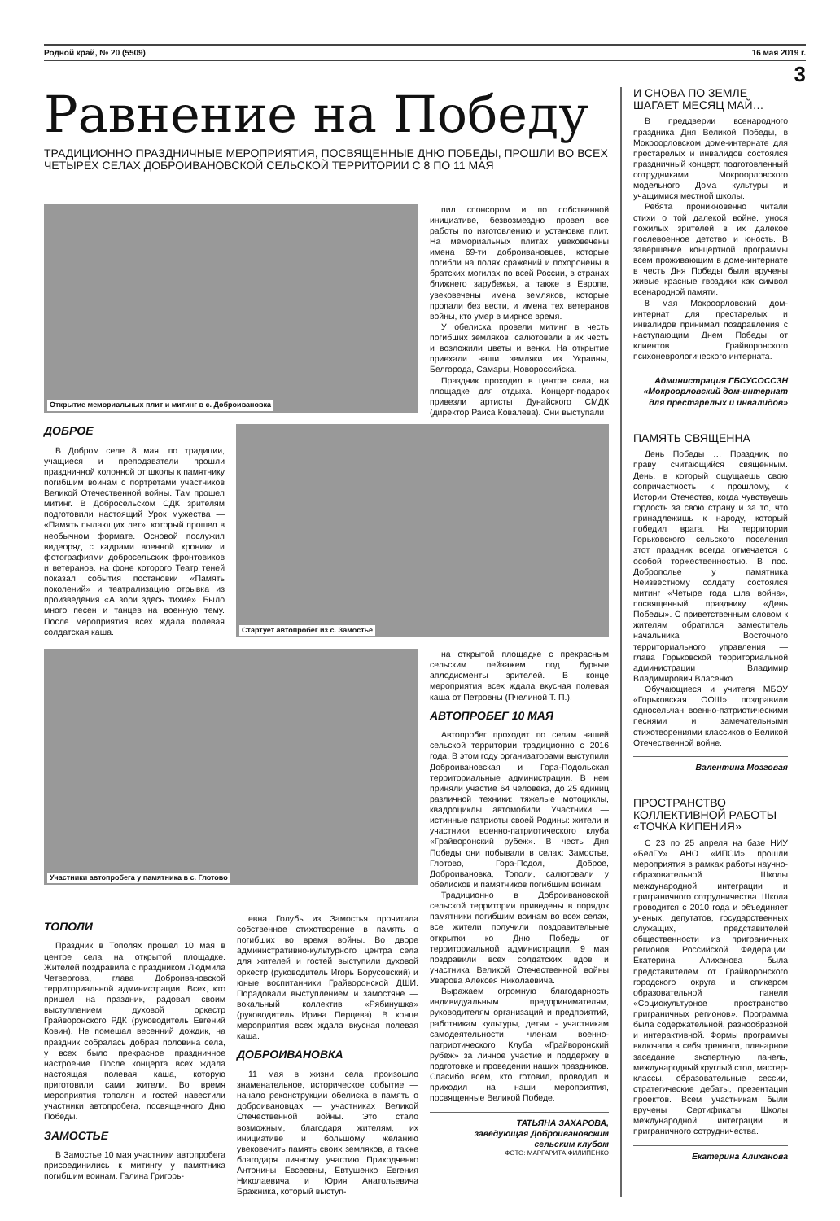Родной край, № 20 (5509) 16 мая 2019 г.
3
Равнение на Победу
ТРАДИЦИОННО ПРАЗДНИЧНЫЕ МЕРОПРИЯТИЯ, ПОСВЯЩЕННЫЕ ДНЮ ПОБЕДЫ, ПРОШЛИ ВО ВСЕХ ЧЕТЫРЕХ СЕЛАХ ДОБРОИВАНОВСКОЙ СЕЛЬСКОЙ ТЕРРИТОРИИ С 8 ПО 11 МАЯ
Открытие мемориальных плит и митинг в с. Доброивановка
пил спонсором и по собственной инициативе, безвозмездно провел все работы по изготовлению и установке плит. На мемориальных плитах увековечены имена 69-ти доброивановцев, которые погибли на полях сражений и похоронены в братских могилах по всей России, в странах ближнего зарубежья, а также в Европе, увековечены имена земляков, которые пропали без вести, и имена тех ветеранов войны, кто умер в мирное время.
У обелиска провели митинг в честь погибших земляков, салютовали в их честь и возложили цветы и венки. На открытие приехали наши земляки из Украины, Белгорода, Самары, Новороссийска.
Праздник проходил в центре села, на площадке для отдыха. Концерт-подарок привезли артисты Дунайского СМДК (директор Раиса Ковалева). Они выступали
ДОБРОЕ
В Добром селе 8 мая, по традиции, учащиеся и преподаватели прошли праздничной колонной от школы к памятнику погибшим воинам с портретами участников Великой Отечественной войны. Там прошел митинг. В Добросельском СДК зрителям подготовили настоящий Урок мужества — «Память пылающих лет», который прошел в необычном формате. Основой послужил видеоряд с кадрами военной хроники и фотографиями добросельских фронтовиков и ветеранов, на фоне которого Театр теней показал события постановки «Память поколений» и театрализацию отрывка из произведения «А зори здесь тихие». Было много песен и танцев на военную тему. После мероприятия всех ждала полевая солдатская каша.
Стартует автопробег из с. Замостье
Участники автопробега у памятника в с. Глотово
на открытой площадке с прекрасным сельским пейзажем под бурные аплодисменты зрителей. В конце мероприятия всех ждала вкусная полевая каша от Петровны (Пчелиной Т. П.).
АВТОПРОБЕГ 10 МАЯ
Автопробег проходит по селам нашей сельской территории традиционно с 2016 года. В этом году организаторами выступили Доброивановская и Гора-Подольская территориальные администрации. В нем приняли участие 64 человека, до 25 единиц различной техники: тяжелые мотоциклы, квадроциклы, автомобили. Участники — истинные патриоты своей Родины: жители и участники военно-патриотического клуба «Грайворонский рубеж». В честь Дня Победы они побывали в селах: Замостье, Глотово, Гора-Подол, Доброе, Доброивановка, Тополи, салютовали у обелисков и памятников погибшим воинам.
Традиционно в Доброивановской сельской территории приведены в порядок памятники погибшим воинам во всех селах, все жители получили поздравительные открытки ко Дню Победы от территориальной администрации, 9 мая поздравили всех солдатских вдов и участника Великой Отечественной войны Уварова Алексея Николаевича.
Выражаем огромную благодарность индивидуальным предпринимателям, руководителям организаций и предприятий, работникам культуры, детям - участникам самодеятельности, членам военно-патриотического Клуба «Грайворонский рубеж» за личное участие и поддержку в подготовке и проведении наших праздников. Спасибо всем, кто готовил, проводил и приходил на наши мероприятия, посвященные Великой Победе.
ТАТЬЯНА ЗАХАРОВА,
заведующая Доброивановским
сельским клубом
ФОТО: МАРГАРИТА ФИЛИПЕНКО
ТОПОЛИ
Праздник в Тополях прошел 10 мая в центре села на открытой площадке. Жителей поздравила с праздником Людмила Четвергова, глава Доброивановской территориальной администрации. Всех, кто пришел на праздник, радовал своим выступлением духовой оркестр Грайворонского РДК (руководитель Евгений Ковин). Не помешал весенний дождик, на праздник собралась добрая половина села, у всех было прекрасное праздничное настроение. После концерта всех ждала настоящая полевая каша, которую приготовили сами жители. Во время мероприятия тополян и гостей навестили участники автопробега, посвященного Дню Победы.
ЗАМОСТЬЕ
В Замостье 10 мая участники автопробега присоединились к митингу у памятника погибшим воинам. Галина Григорь-
евна Голубь из Замостья прочитала собственное стихотворение в память о погибших во время войны. Во дворе административно-культурного центра села для жителей и гостей выступили духовой оркестр (руководитель Игорь Борусовский) и юные воспитанники Грайворонской ДШИ. Порадовали выступлением и замостяне — вокальный коллектив «Рябинушка» (руководитель Ирина Перцева). В конце мероприятия всех ждала вкусная полевая каша.
ДОБРОИВАНОВКА
11 мая в жизни села произошло знаменательное, историческое событие — начало реконструкции обелиска в память о доброивановцах — участниках Великой Отечественной войны. Это стало возможным, благодаря жителям, их инициативе и большому желанию увековечить память своих земляков, а также благодаря личному участию Приходченко Антонины Евсеевны, Евтушенко Евгения Николаевича и Юрия Анатольевича Бражника, который выступ-
И СНОВА ПО ЗЕМЛЕ ШАГАЕТ МЕСЯЦ МАЙ…
В преддверии всенародного праздника Дня Великой Победы, в Мокроорловском доме-интернате для престарелых и инвалидов состоялся праздничный концерт, подготовленный сотрудниками Мокроорловского модельного Дома культуры и учащимися местной школы.
Ребята проникновенно читали стихи о той далекой войне, унося пожилых зрителей в их далекое послевоенное детство и юность. В завершение концертной программы всем проживающим в доме-интернате в честь Дня Победы были вручены живые красные гвоздики как символ всенародной памяти.
8 мая Мокроорловский дом-интернат для престарелых и инвалидов принимал поздравления с наступающим Днем Победы от клиентов Грайворонского психоневрологического интерната.
Администрация ГБСУСОССЗН «Мокроорловский дом-интернат для престарелых и инвалидов»
ПАМЯТЬ СВЯЩЕННА
День Победы … Праздник, по праву считающийся священным. День, в который ощущаешь свою сопричастность к прошлому, к Истории Отечества, когда чувствуешь гордость за свою страну и за то, что принадлежишь к народу, который победил врага. На территории Горьковского сельского поселения этот праздник всегда отмечается с особой торжественностью. В пос. Доброполье у памятника Неизвестному солдату состоялся митинг «Четыре года шла война», посвященный празднику «День Победы». С приветственным словом к жителям обратился заместитель начальника Восточного территориального управления — глава Горьковской территориальной администрации Владимир Владимирович Власенко.
Обучающиеся и учителя МБОУ «Горьковская ООШ» поздравили односельчан военно-патриотическими песнями и замечательными стихотворениями классиков о Великой Отечественной войне.
Валентина Мозговая
ПРОСТРАНСТВО КОЛЛЕКТИВНОЙ РАБОТЫ «ТОЧКА КИПЕНИЯ»
С 23 по 25 апреля на базе НИУ «БелГУ» АНО «ИПСИ» прошли мероприятия в рамках работы научно-образовательной Школы международной интеграции и приграничного сотрудничества. Школа проводится с 2010 года и объединяет ученых, депутатов, государственных служащих, представителей общественности из приграничных регионов Российской Федерации. Екатерина Алиханова была представителем от Грайворонского городского округа и спикером образовательной панели «Социокультурное пространство приграничных регионов». Программа была содержательной, разнообразной и интерактивной. Формы программы включали в себя тренинги, пленарное заседание, экспертную панель, международный круглый стол, мастер-классы, образовательные сессии, стратегические дебаты, презентации проектов. Всем участникам были вручены Сертификаты Школы международной интеграции и приграничного сотрудничества.
Екатерина Алиханова